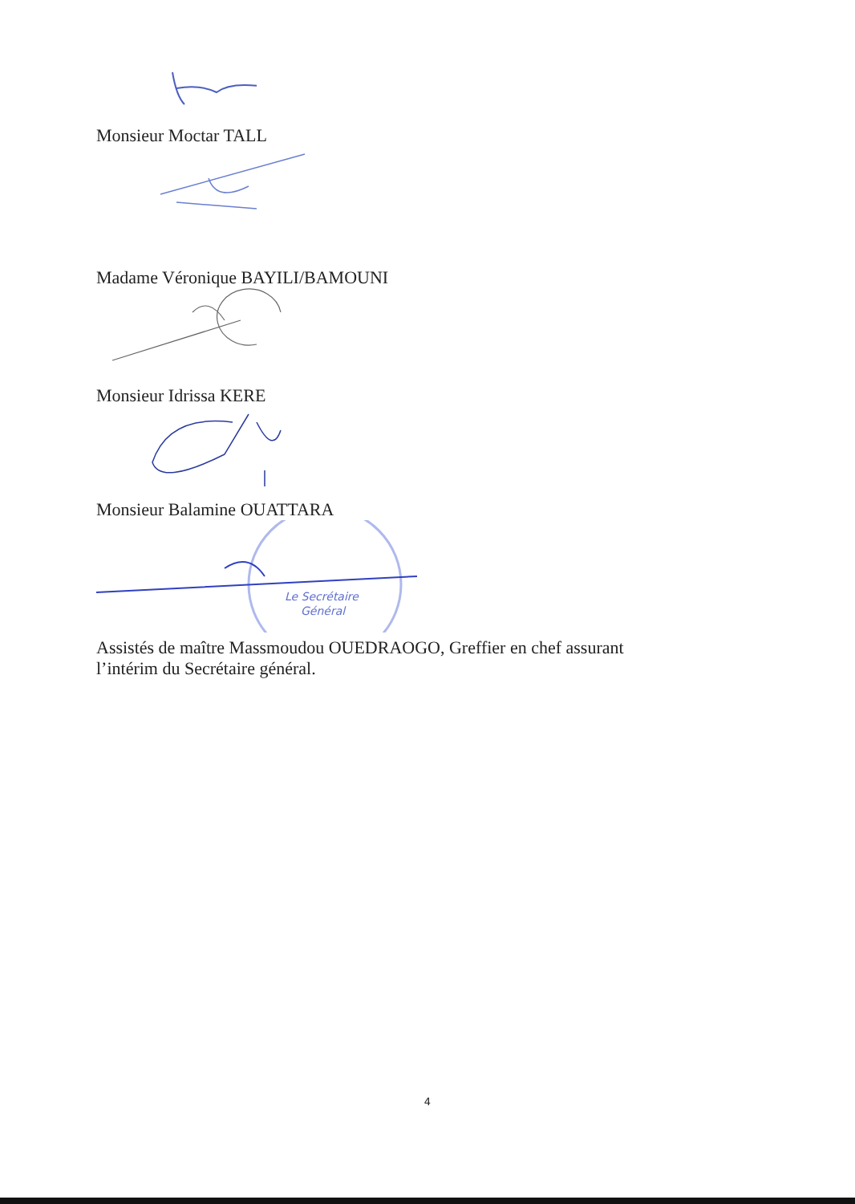Monsieur Moctar TALL
Madame Véronique BAYILI/BAMOUNI
Monsieur Idrissa KERE
Monsieur Balamine OUATTARA
Le Secrétaire
Général
Assistés de maître Massmoudou OUEDRAOGO, Greffier en chef assurant
l’intérim du Secrétaire général.
4